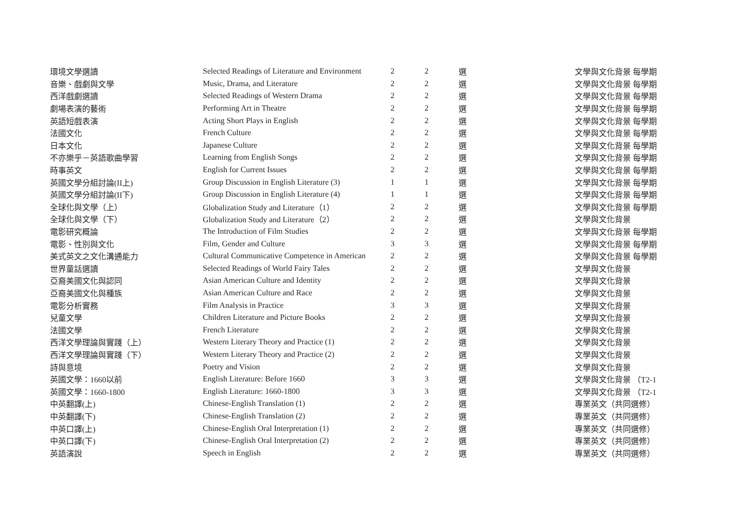| 環境文學選讀 | Selected Readings of Literature and Environment | 2 | 2 | 選 | 文學與文化背景 每學期 |
| 音樂、戲劇與文學 | Music, Drama, and Literature | 2 | 2 | 選 | 文學與文化背景 每學期 |
| 西洋戲劇選讀 | Selected Readings of Western Drama | 2 | 2 | 選 | 文學與文化背景 每學期 |
| 劇場表演的藝術 | Performing Art in Theatre | 2 | 2 | 選 | 文學與文化背景 每學期 |
| 英語短戲表演 | Acting Short Plays in English | 2 | 2 | 選 | 文學與文化背景 每學期 |
| 法國文化 | French Culture | 2 | 2 | 選 | 文學與文化背景 每學期 |
| 日本文化 | Japanese Culture | 2 | 2 | 選 | 文學與文化背景 每學期 |
| 不亦樂乎－英語歌曲學習 | Learning from English Songs | 2 | 2 | 選 | 文學與文化背景 每學期 |
| 時事英文 | English for Current Issues | 2 | 2 | 選 | 文學與文化背景 每學期 |
| 英國文學分組討論(II上) | Group Discussion in English Literature (3) | 1 | 1 | 選 | 文學與文化背景 每學期 |
| 英國文學分組討論(II下) | Group Discussion in English Literature (4) | 1 | 1 | 選 | 文學與文化背景 每學期 |
| 全球化與文學（上） | Globalization Study and Literature（1） | 2 | 2 | 選 | 文學與文化背景 每學期 |
| 全球化與文學（下） | Globalization Study and Literature（2） | 2 | 2 | 選 | 文學與文化背景 |
| 電影研究概論 | The Introduction of Film Studies | 2 | 2 | 選 | 文學與文化背景 每學期 |
| 電影、性別與文化 | Film, Gender and Culture | 3 | 3 | 選 | 文學與文化背景 每學期 |
| 美式英文之文化溝通能力 | Cultural Communicative Competence in American | 2 | 2 | 選 | 文學與文化背景 每學期 |
| 世界童話選讀 | Selected Readings of World Fairy Tales | 2 | 2 | 選 | 文學與文化背景 |
| 亞裔美國文化與認同 | Asian American Culture and Identity | 2 | 2 | 選 | 文學與文化背景 |
| 亞裔美國文化與種族 | Asian American Culture and Race | 2 | 2 | 選 | 文學與文化背景 |
| 電影分析實務 | Film Analysis in Practice | 3 | 3 | 選 | 文學與文化背景 |
| 兒童文學 | Children Literature and Picture Books | 2 | 2 | 選 | 文學與文化背景 |
| 法國文學 | French Literature | 2 | 2 | 選 | 文學與文化背景 |
| 西洋文學理論與實踐（上） | Western Literary Theory and Practice (1) | 2 | 2 | 選 | 文學與文化背景 |
| 西洋文學理論與實踐（下） | Western Literary Theory and Practice (2) | 2 | 2 | 選 | 文學與文化背景 |
| 詩與意境 | Poetry and Vision | 2 | 2 | 選 | 文學與文化背景 |
| 英國文學：1660以前 | English Literature: Before 1660 | 3 | 3 | 選 | 文學與文化背景 （T2-1 |
| 英國文學：1660-1800 | English Literature: 1660-1800 | 3 | 3 | 選 | 文學與文化背景 （T2-1 |
| 中英翻譯(上) | Chinese-English Translation (1) | 2 | 2 | 選 | 專業英文（共同選修） |
| 中英翻譯(下) | Chinese-English Translation (2) | 2 | 2 | 選 | 專業英文（共同選修） |
| 中英口譯(上) | Chinese-English Oral Interpretation (1) | 2 | 2 | 選 | 專業英文（共同選修） |
| 中英口譯(下) | Chinese-English Oral Interpretation (2) | 2 | 2 | 選 | 專業英文（共同選修） |
| 英語演說 | Speech in English | 2 | 2 | 選 | 專業英文（共同選修） |